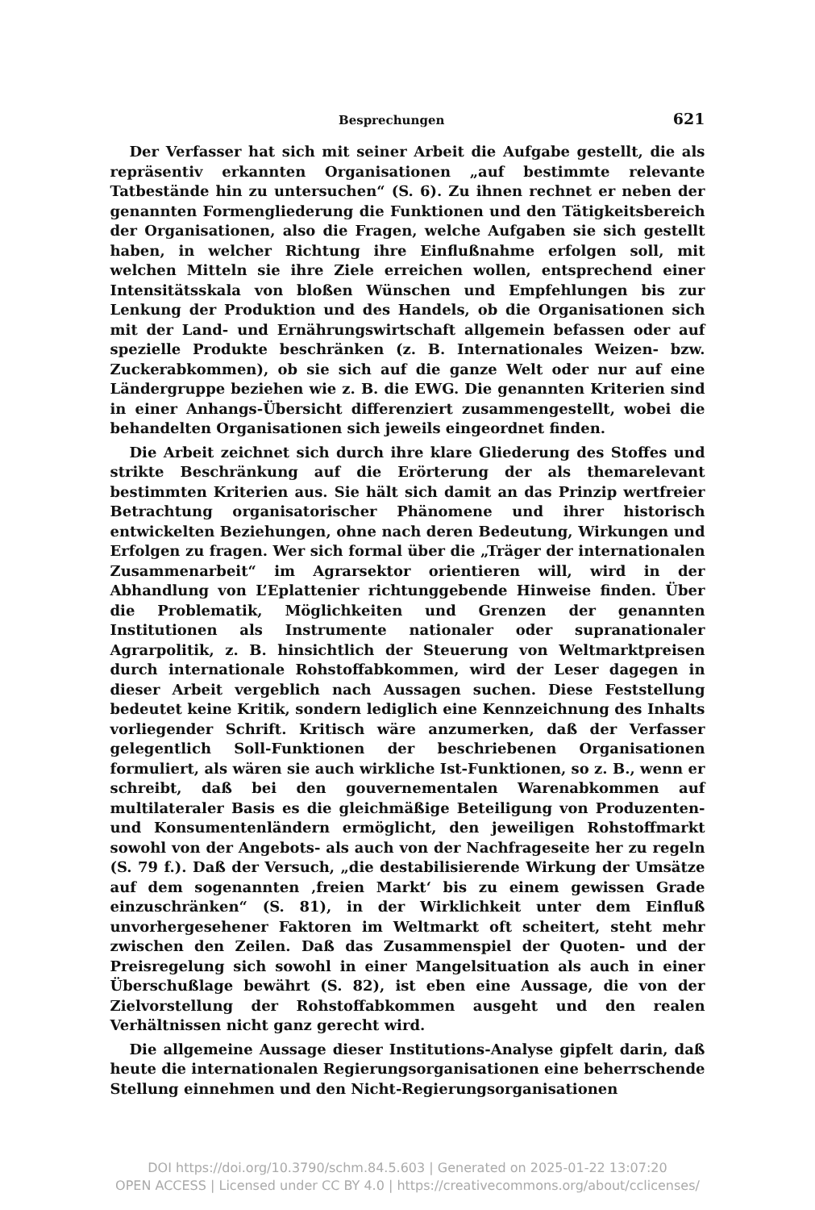Besprechungen 621
Der Verfasser hat sich mit seiner Arbeit die Aufgabe gestellt, die als repräsentiv erkannten Organisationen „auf bestimmte relevante Tatbestände hin zu untersuchen“ (S. 6). Zu ihnen rechnet er neben der genannten Formengliederung die Funktionen und den Tätigkeitsbereich der Organisationen, also die Fragen, welche Aufgaben sie sich gestellt haben, in welcher Richtung ihre Einflußnahme erfolgen soll, mit welchen Mitteln sie ihre Ziele erreichen wollen, entsprechend einer Intensitätsskala von bloßen Wünschen und Empfehlungen bis zur Lenkung der Produktion und des Handels, ob die Organisationen sich mit der Land- und Ernährungswirtschaft allgemein befassen oder auf spezielle Produkte beschränken (z. B. Internationales Weizen- bzw. Zuckerabkommen), ob sie sich auf die ganze Welt oder nur auf eine Ländergruppe beziehen wie z. B. die EWG. Die genannten Kriterien sind in einer Anhangs-Übersicht differenziert zusammengestellt, wobei die behandelten Organisationen sich jeweils eingeordnet finden.
Die Arbeit zeichnet sich durch ihre klare Gliederung des Stoffes und strikte Beschränkung auf die Erörterung der als themarelevant bestimmten Kriterien aus. Sie hält sich damit an das Prinzip wertfreier Betrachtung organisatorischer Phänomene und ihrer historisch entwickelten Beziehungen, ohne nach deren Bedeutung, Wirkungen und Erfolgen zu fragen. Wer sich formal über die „Träger der internationalen Zusammenarbeit“ im Agrarsektor orientieren will, wird in der Abhandlung von L’Eplattenier richtunggebende Hinweise finden. Über die Problematik, Möglichkeiten und Grenzen der genannten Institutionen als Instrumente nationaler oder supranationaler Agrarpolitik, z. B. hinsichtlich der Steuerung von Weltmarktpreisen durch internationale Rohstoffabkommen, wird der Leser dagegen in dieser Arbeit vergeblich nach Aussagen suchen. Diese Feststellung bedeutet keine Kritik, sondern lediglich eine Kennzeichnung des Inhalts vorliegender Schrift. Kritisch wäre anzumerken, daß der Verfasser gelegentlich Soll-Funktionen der beschriebenen Organisationen formuliert, als wären sie auch wirkliche Ist-Funktionen, so z. B., wenn er schreibt, daß bei den gouvernementalen Warenabkommen auf multilateraler Basis es die gleichmäßige Beteiligung von Produzenten- und Konsumentenländern ermöglicht, den jeweiligen Rohstoffmarkt sowohl von der Angebots- als auch von der Nachfrageseite her zu regeln (S. 79 f.). Daß der Versuch, „die destabilisierende Wirkung der Umsätze auf dem sogenannten ‚freien Markt‘ bis zu einem gewissen Grade einzuschränken“ (S. 81), in der Wirklichkeit unter dem Einfluß unvorhergesehener Faktoren im Weltmarkt oft scheitert, steht mehr zwischen den Zeilen. Daß das Zusammenspiel der Quoten- und der Preisregelung sich sowohl in einer Mangelsituation als auch in einer Überschußlage bewährt (S. 82), ist eben eine Aussage, die von der Zielvorstellung der Rohstoffabkommen ausgeht und den realen Verhältnissen nicht ganz gerecht wird.
Die allgemeine Aussage dieser Institutions-Analyse gipfelt darin, daß heute die internationalen Regierungsorganisationen eine beherrschende Stellung einnehmen und den Nicht-Regierungsorganisationen
DOI https://doi.org/10.3790/schm.84.5.603 | Generated on 2025-01-22 13:07:20
OPEN ACCESS | Licensed under CC BY 4.0 | https://creativecommons.org/about/cclicenses/